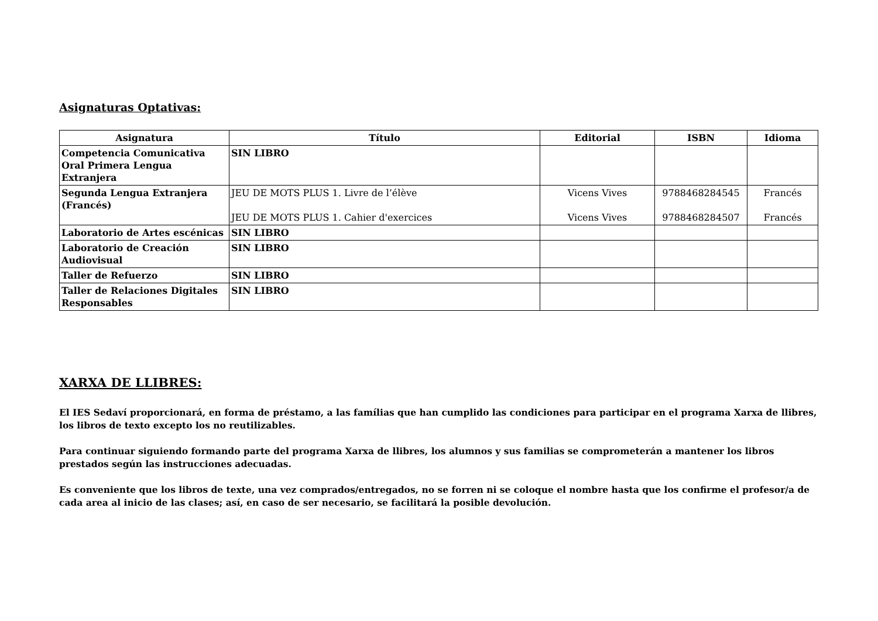Asignaturas Optativas:
| Asignatura | Título | Editorial | ISBN | Idioma |
| --- | --- | --- | --- | --- |
| Competencia Comunicativa Oral Primera Lengua Extranjera | SIN LIBRO | | | |
| Segunda Lengua Extranjera (Francés) | JEU DE MOTS PLUS 1. Livre de l’élève JEU DE MOTS PLUS 1. Cahier d'exercices | Vicens Vives Vicens Vives | 9788468284545 9788468284507 | Francés Francés |
| Laboratorio de Artes escénicas | SIN LIBRO | | | |
| Laboratorio de Creación Audiovisual | SIN LIBRO | | | |
| Taller de Refuerzo | SIN LIBRO | | | |
| Taller de Relaciones Digitales Responsables | SIN LIBRO | | | |
XARXA DE LLIBRES:
El IES Sedaví proporcionará, en forma de préstamo, a las famílias que han cumplido las condiciones para participar en el programa Xarxa de llibres, los libros de texto excepto los no reutilizables.
Para continuar siguiendo formando parte del programa Xarxa de llibres, los alumnos y sus familias se comprometerán a mantener los libros prestados según las instrucciones adecuadas.
Es conveniente que los libros de texte, una vez comprados/entregados, no se forren ni se coloque el nombre hasta que los confirme el profesor/a de cada area al inicio de las clases; así, en caso de ser necesario, se facilitará la posible devolución.